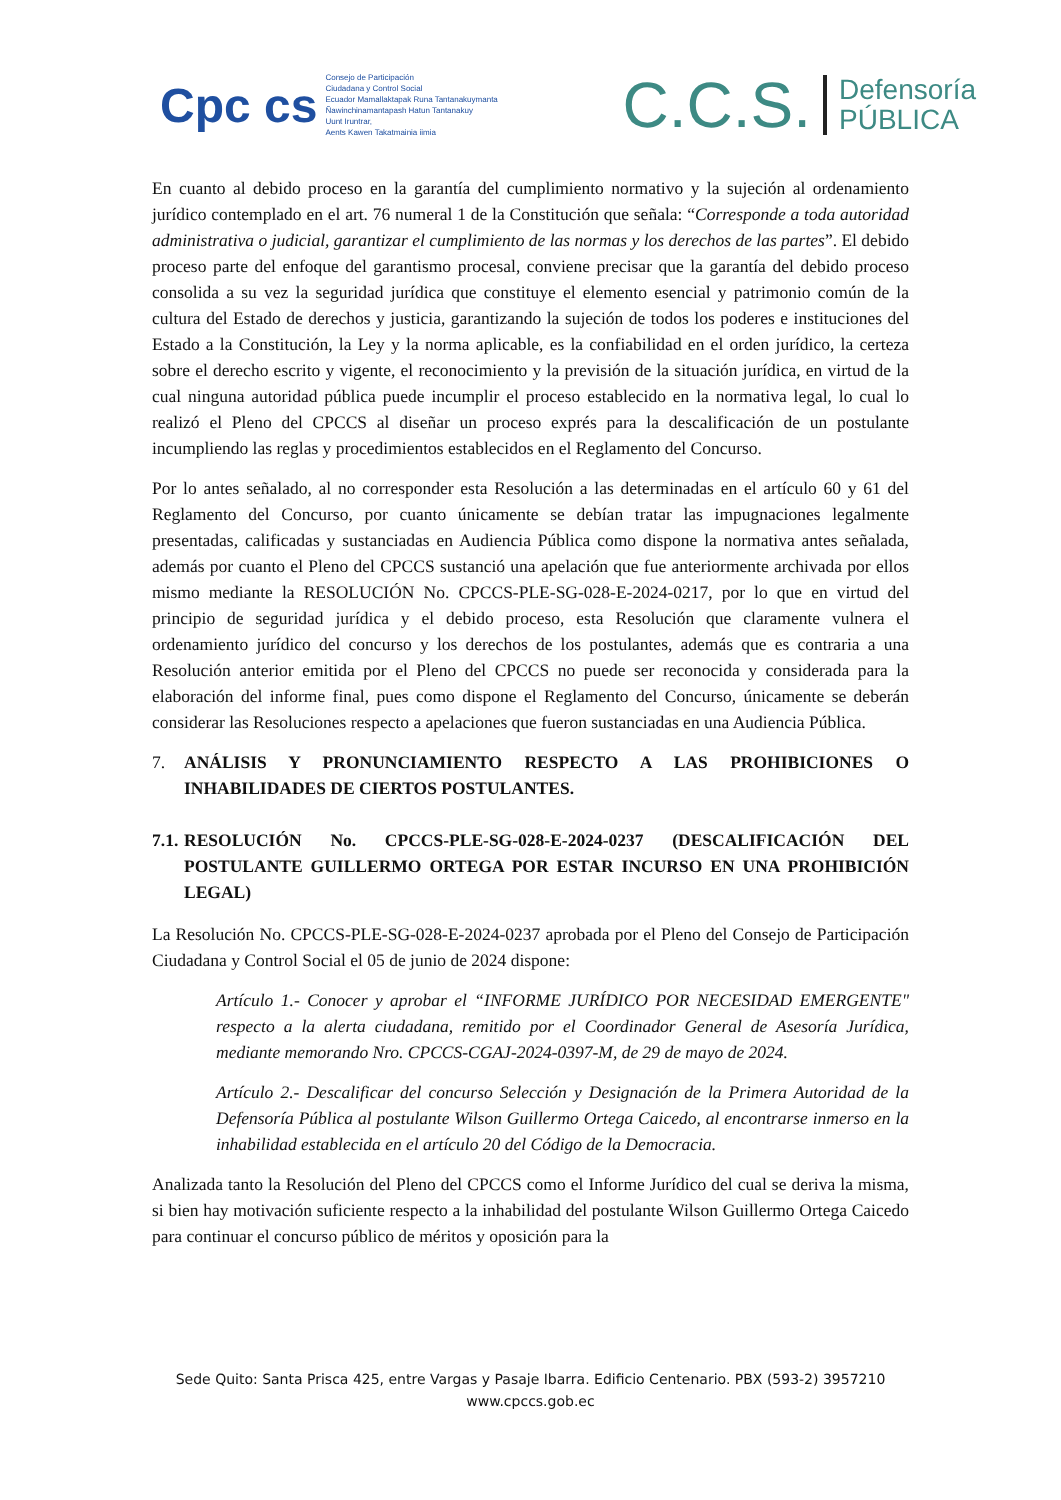Cpc cs
Consejo de Participación
Ciudadana y Control Social
Ecuador Mamallaktapak Runa Tantanakuymanta
Ñawinchinamantapash Hatun Tantanakuy
Uunt Iruntrar,
Aents Kawen Takatmainia iimia
C.C.S. Defensoría
PÚBLICA
En cuanto al debido proceso en la garantía del cumplimiento normativo y la sujeción al ordenamiento jurídico contemplado en el art. 76 numeral 1 de la Constitución que señala: “Corresponde a toda autoridad administrativa o judicial, garantizar el cumplimiento de las normas y los derechos de las partes”. El debido proceso parte del enfoque del garantismo procesal, conviene precisar que la garantía del debido proceso consolida a su vez la seguridad jurídica que constituye el elemento esencial y patrimonio común de la cultura del Estado de derechos y justicia, garantizando la sujeción de todos los poderes e instituciones del Estado a la Constitución, la Ley y la norma aplicable, es la confiabilidad en el orden jurídico, la certeza sobre el derecho escrito y vigente, el reconocimiento y la previsión de la situación jurídica, en virtud de la cual ninguna autoridad pública puede incumplir el proceso establecido en la normativa legal, lo cual lo realizó el Pleno del CPCCS al diseñar un proceso exprés para la descalificación de un postulante incumpliendo las reglas y procedimientos establecidos en el Reglamento del Concurso.
Por lo antes señalado, al no corresponder esta Resolución a las determinadas en el artículo 60 y 61 del Reglamento del Concurso, por cuanto únicamente se debían tratar las impugnaciones legalmente presentadas, calificadas y sustanciadas en Audiencia Pública como dispone la normativa antes señalada, además por cuanto el Pleno del CPCCS sustanció una apelación que fue anteriormente archivada por ellos mismo mediante la RESOLUCIÓN No. CPCCS-PLE-SG-028-E-2024-0217, por lo que en virtud del principio de seguridad jurídica y el debido proceso, esta Resolución que claramente vulnera el ordenamiento jurídico del concurso y los derechos de los postulantes, además que es contraria a una Resolución anterior emitida por el Pleno del CPCCS no puede ser reconocida y considerada para la elaboración del informe final, pues como dispone el Reglamento del Concurso, únicamente se deberán considerar las Resoluciones respecto a apelaciones que fueron sustanciadas en una Audiencia Pública.
7. ANÁLISIS Y PRONUNCIAMIENTO RESPECTO A LAS PROHIBICIONES O INHABILIDADES DE CIERTOS POSTULANTES.
7.1. RESOLUCIÓN No. CPCCS-PLE-SG-028-E-2024-0237 (DESCALIFICACIÓN DEL POSTULANTE GUILLERMO ORTEGA POR ESTAR INCURSO EN UNA PROHIBICIÓN LEGAL)
La Resolución No. CPCCS-PLE-SG-028-E-2024-0237 aprobada por el Pleno del Consejo de Participación Ciudadana y Control Social el 05 de junio de 2024 dispone:
Artículo 1.- Conocer y aprobar el “INFORME JURÍDICO POR NECESIDAD EMERGENTE" respecto a la alerta ciudadana, remitido por el Coordinador General de Asesoría Jurídica, mediante memorando Nro. CPCCS-CGAJ-2024-0397-M, de 29 de mayo de 2024.
Artículo 2.- Descalificar del concurso Selección y Designación de la Primera Autoridad de la Defensoría Pública al postulante Wilson Guillermo Ortega Caicedo, al encontrarse inmerso en la inhabilidad establecida en el artículo 20 del Código de la Democracia.
Analizada tanto la Resolución del Pleno del CPCCS como el Informe Jurídico del cual se deriva la misma, si bien hay motivación suficiente respecto a la inhabilidad del postulante Wilson Guillermo Ortega Caicedo para continuar el concurso público de méritos y oposición para la
Sede Quito: Santa Prisca 425, entre Vargas y Pasaje Ibarra. Edificio Centenario. PBX (593-2) 3957210
www.cpccs.gob.ec